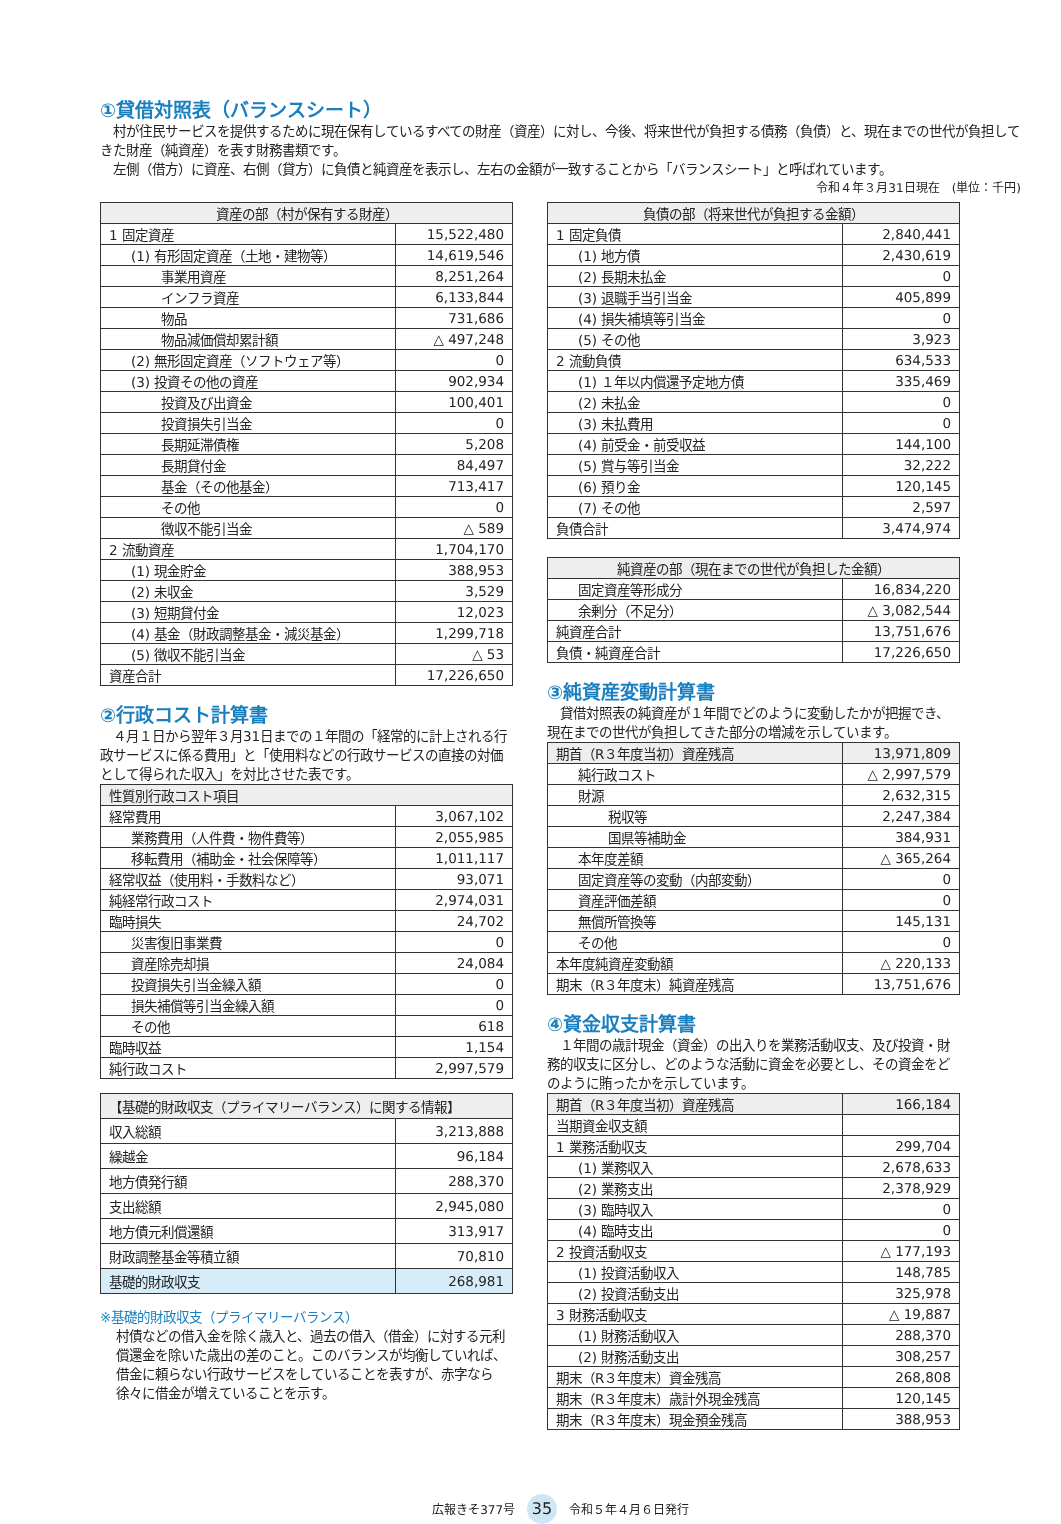①貸借対照表（バランスシート）
　村が住民サービスを提供するために現在保有しているすべての財産（資産）に対し、今後、将来世代が負担する債務（負債）と、現在までの世代が負担してきた財産（純資産）を表す財務書類です。
　左側（借方）に資産、右側（貸方）に負債と純資産を表示し、左右の金額が一致することから「バランスシート」と呼ばれています。
令和４年３月31日現在　(単位：千円)
| 資産の部（村が保有する財産） | |
| --- | --- |
| 1 固定資産 | 15,522,480 |
| (1) 有形固定資産（土地・建物等） | 14,619,546 |
| 事業用資産 | 8,251,264 |
| インフラ資産 | 6,133,844 |
| 物品 | 731,686 |
| 物品減価償却累計額 | △ 497,248 |
| (2) 無形固定資産（ソフトウェア等） | 0 |
| (3) 投資その他の資産 | 902,934 |
| 投資及び出資金 | 100,401 |
| 投資損失引当金 | 0 |
| 長期延滞債権 | 5,208 |
| 長期貸付金 | 84,497 |
| 基金（その他基金） | 713,417 |
| その他 | 0 |
| 徴収不能引当金 | △ 589 |
| 2 流動資産 | 1,704,170 |
| (1) 現金貯金 | 388,953 |
| (2) 未収金 | 3,529 |
| (3) 短期貸付金 | 12,023 |
| (4) 基金（財政調整基金・減災基金） | 1,299,718 |
| (5) 徴収不能引当金 | △ 53 |
| 資産合計 | 17,226,650 |
②行政コスト計算書
　４月１日から翌年３月31日までの１年間の「経常的に計上される行政サービスに係る費用」と「使用料などの行政サービスの直接の対価として得られた収入」を対比させた表です。
| 性質別行政コスト項目 | |
| --- | --- |
| 経常費用 | 3,067,102 |
| 業務費用（人件費・物件費等） | 2,055,985 |
| 移転費用（補助金・社会保障等） | 1,011,117 |
| 経常収益（使用料・手数料など） | 93,071 |
| 純経常行政コスト | 2,974,031 |
| 臨時損失 | 24,702 |
| 災害復旧事業費 | 0 |
| 資産除売却損 | 24,084 |
| 投資損失引当金繰入額 | 0 |
| 損失補償等引当金繰入額 | 0 |
| その他 | 618 |
| 臨時収益 | 1,154 |
| 純行政コスト | 2,997,579 |
| 【基礎的財政収支（プライマリーバランス）に関する情報】 | |
| --- | --- |
| 収入総額 | 3,213,888 |
| 繰越金 | 96,184 |
| 地方債発行額 | 288,370 |
| 支出総額 | 2,945,080 |
| 地方債元利償還額 | 313,917 |
| 財政調整基金等積立額 | 70,810 |
| 基礎的財政収支 | 268,981 |
※基礎的財政収支（プライマリーバランス）
村債などの借入金を除く歳入と、過去の借入（借金）に対する元利償還金を除いた歳出の差のこと。このバランスが均衡していれば、借金に頼らない行政サービスをしていることを表すが、赤字なら徐々に借金が増えていることを示す。
| 負債の部（将来世代が負担する金額） | |
| --- | --- |
| 1 固定負債 | 2,840,441 |
| (1) 地方債 | 2,430,619 |
| (2) 長期未払金 | 0 |
| (3) 退職手当引当金 | 405,899 |
| (4) 損失補填等引当金 | 0 |
| (5) その他 | 3,923 |
| 2 流動負債 | 634,533 |
| (1) １年以内償還予定地方債 | 335,469 |
| (2) 未払金 | 0 |
| (3) 未払費用 | 0 |
| (4) 前受金・前受収益 | 144,100 |
| (5) 賞与等引当金 | 32,222 |
| (6) 預り金 | 120,145 |
| (7) その他 | 2,597 |
| 負債合計 | 3,474,974 |
| 純資産の部（現在までの世代が負担した金額） | |
| --- | --- |
| 固定資産等形成分 | 16,834,220 |
| 余剰分（不足分） | △ 3,082,544 |
| 純資産合計 | 13,751,676 |
| 負債・純資産合計 | 17,226,650 |
③純資産変動計算書
　貸借対照表の純資産が１年間でどのように変動したかが把握でき、現在までの世代が負担してきた部分の増減を示しています。
| 期首（R３年度当初）資産残高 | 13,971,809 |
| 純行政コスト | △ 2,997,579 |
| 財源 | 2,632,315 |
| 税収等 | 2,247,384 |
| 国県等補助金 | 384,931 |
| 本年度差額 | △ 365,264 |
| 固定資産等の変動（内部変動） | 0 |
| 資産評価差額 | 0 |
| 無償所管換等 | 145,131 |
| その他 | 0 |
| 本年度純資産変動額 | △ 220,133 |
| 期末（R３年度末）純資産残高 | 13,751,676 |
④資金収支計算書
　１年間の歳計現金（資金）の出入りを業務活動収支、及び投資・財務的収支に区分し、どのような活動に資金を必要とし、その資金をどのように賄ったかを示しています。
| 期首（R３年度当初）資産残高 | 166,184 |
| 当期資金収支額 | |
| 1 業務活動収支 | 299,704 |
| (1) 業務収入 | 2,678,633 |
| (2) 業務支出 | 2,378,929 |
| (3) 臨時収入 | 0 |
| (4) 臨時支出 | 0 |
| 2 投資活動収支 | △ 177,193 |
| (1) 投資活動収入 | 148,785 |
| (2) 投資活動支出 | 325,978 |
| 3 財務活動収支 | △ 19,887 |
| (1) 財務活動収入 | 288,370 |
| (2) 財務活動支出 | 308,257 |
| 期末（R３年度末）資金残高 | 268,808 |
| 期末（R３年度末）歳計外現金残高 | 120,145 |
| 期末（R３年度末）現金預金残高 | 388,953 |
広報きそ377号 35 令和５年４月６日発行